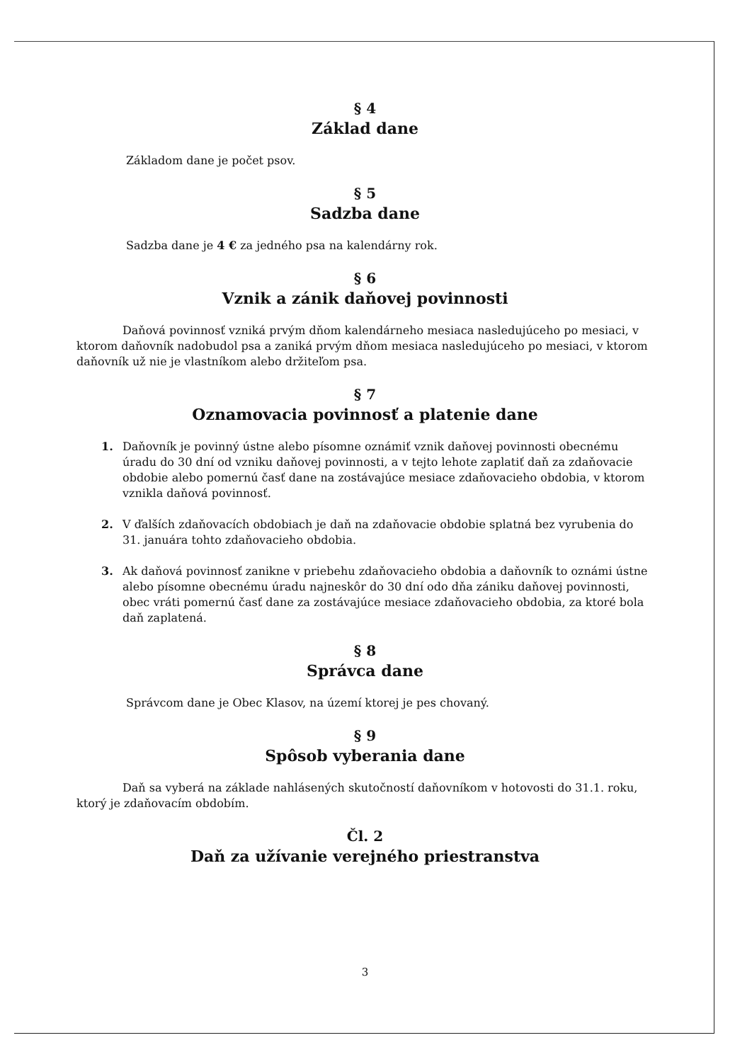§ 4
Základ dane
Základom dane je počet psov.
§ 5
Sadzba dane
Sadzba dane je 4 € za jedného psa na kalendárny rok.
§ 6
Vznik a zánik daňovej povinnosti
Daňová povinnosť vzniká prvým dňom kalendárneho mesiaca nasledujúceho po mesiaci, v ktorom daňovník nadobudol psa a zaniká prvým dňom mesiaca nasledujúceho po mesiaci, v ktorom daňovník už nie je vlastníkom alebo držiteľom psa.
§ 7
Oznamovacia povinnosť a platenie dane
1. Daňovník je povinný ústne alebo písomne oznámiť vznik daňovej povinnosti obecnému úradu do 30 dní od vzniku daňovej povinnosti, a v tejto lehote zaplatiť daň za zdaňovacie obdobie alebo pomernú časť dane na zostávajúce mesiace zdaňovacieho obdobia, v ktorom vznikla daňová povinnosť.
2. V ďalších zdaňovacích obdobiach je daň na zdaňovacie obdobie splatná bez vyrubenia do 31. januára tohto zdaňovacieho obdobia.
3. Ak daňová povinnosť zanikne v priebehu zdaňovacieho obdobia a daňovník to oznámi ústne alebo písomne obecnému úradu najneskôr do 30 dní odo dňa zániku daňovej povinnosti, obec vráti pomernú časť dane za zostávajúce mesiace zdaňovacieho obdobia, za ktoré bola daň zaplatená.
§ 8
Správca dane
Správcom dane je Obec Klasov, na území ktorej je pes chovaný.
§ 9
Spôsob vyberania dane
Daň sa vyberá na základe nahlásených skutočností daňovníkom v hotovosti do 31.1. roku, ktorý je zdaňovacím obdobím.
Čl. 2
Daň za užívanie verejného priestranstva
3